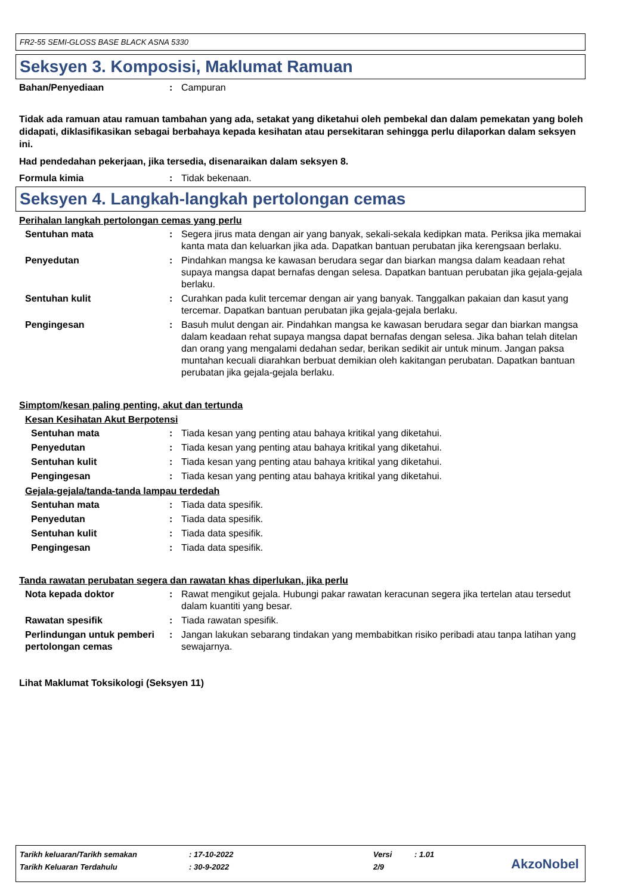FR2-55 SEMI-GLOSS BASE BLACK ASNA 5330
Seksyen 3. Komposisi, Maklumat Ramuan
Bahan/Penyediaan : Campuran
Tidak ada ramuan atau ramuan tambahan yang ada, setakat yang diketahui oleh pembekal dan dalam pemekatan yang boleh didapati, diklasifikasikan sebagai berbahaya kepada kesihatan atau persekitaran sehingga perlu dilaporkan dalam seksyen ini.
Had pendedahan pekerjaan, jika tersedia, disenaraikan dalam seksyen 8.
Formula kimia : Tidak bekenaan.
Seksyen 4. Langkah-langkah pertolongan cemas
Perihalan langkah pertolongan cemas yang perlu
Sentuhan mata : Segera jirus mata dengan air yang banyak, sekali-sekala kedipkan mata. Periksa jika memakai kanta mata dan keluarkan jika ada. Dapatkan bantuan perubatan jika kerengsaan berlaku.
Penyedutan : Pindahkan mangsa ke kawasan berudara segar dan biarkan mangsa dalam keadaan rehat supaya mangsa dapat bernafas dengan selesa. Dapatkan bantuan perubatan jika gejala-gejala berlaku.
Sentuhan kulit : Curahkan pada kulit tercemar dengan air yang banyak. Tanggalkan pakaian dan kasut yang tercemar. Dapatkan bantuan perubatan jika gejala-gejala berlaku.
Pengingesan : Basuh mulut dengan air. Pindahkan mangsa ke kawasan berudara segar dan biarkan mangsa dalam keadaan rehat supaya mangsa dapat bernafas dengan selesa. Jika bahan telah ditelan dan orang yang mengalami dedahan sedar, berikan sedikit air untuk minum. Jangan paksa muntahan kecuali diarahkan berbuat demikian oleh kakitangan perubatan. Dapatkan bantuan perubatan jika gejala-gejala berlaku.
Simptom/kesan paling penting, akut dan tertunda
Kesan Kesihatan Akut Berpotensi
Sentuhan mata : Tiada kesan yang penting atau bahaya kritikal yang diketahui.
Penyedutan : Tiada kesan yang penting atau bahaya kritikal yang diketahui.
Sentuhan kulit : Tiada kesan yang penting atau bahaya kritikal yang diketahui.
Pengingesan : Tiada kesan yang penting atau bahaya kritikal yang diketahui.
Gejala-gejala/tanda-tanda lampau terdedah
Sentuhan mata : Tiada data spesifik.
Penyedutan : Tiada data spesifik.
Sentuhan kulit : Tiada data spesifik.
Pengingesan : Tiada data spesifik.
Tanda rawatan perubatan segera dan rawatan khas diperlukan, jika perlu
Nota kepada doktor : Rawat mengikut gejala. Hubungi pakar rawatan keracunan segera jika tertelan atau tersedut dalam kuantiti yang besar.
Rawatan spesifik : Tiada rawatan spesifik.
Perlindungan untuk pemberi pertolongan cemas
: Jangan lakukan sebarang tindakan yang membabitkan risiko peribadi atau tanpa latihan yang sewajarnya.
Lihat Maklumat Toksikologi (Seksyen 11)
| Tarikh keluaran/Tarikh semakan | : 17-10-2022 | Versi | : 1.01 |
| Tarikh Keluaran Terdahulu | : 30-9-2022 | 2/9 | |
AkzoNobel